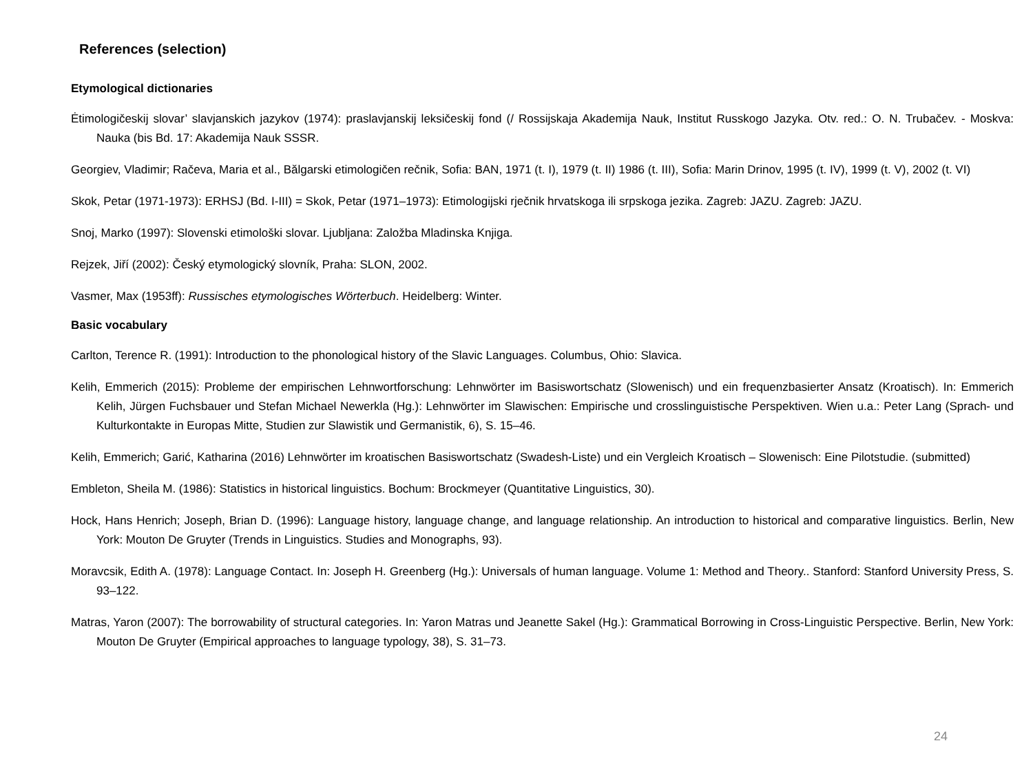References (selection)
Etymological dictionaries
Ėtimologičeskij slovar’ slavjanskich jazykov (1974): praslavjanskij leksičeskij fond (/ Rossijskaja Akademija Nauk, Institut Russkogo Jazyka. Otv. red.: O. N. Trubačev. - Moskva: Nauka (bis Bd. 17: Akademija Nauk SSSR.
Georgiev, Vladimir; Račeva, Maria et al., Bălgarski etimologičen rečnik, Sofia: BAN, 1971 (t. I), 1979 (t. II) 1986 (t. III), Sofia: Marin Drinov, 1995 (t. IV), 1999 (t. V), 2002 (t. VI)
Skok, Petar (1971-1973): ERHSJ (Bd. I-III) = Skok, Petar (1971–1973): Etimologijski rječnik hrvatskoga ili srpskoga jezika. Zagreb: JAZU. Zagreb: JAZU.
Snoj, Marko (1997): Slovenski etimološki slovar. Ljubljana: Založba Mladinska Knjiga.
Rejzek, Jiří (2002): Český etymologický slovník, Praha: SLON, 2002.
Vasmer, Max (1953ff): Russisches etymologisches Wörterbuch. Heidelberg: Winter.
Basic vocabulary
Carlton, Terence R. (1991): Introduction to the phonological history of the Slavic Languages. Columbus, Ohio: Slavica.
Kelih, Emmerich (2015): Probleme der empirischen Lehnwortforschung: Lehnwörter im Basiswortschatz (Slowenisch) und ein frequenzbasierter Ansatz (Kroatisch). In: Emmerich Kelih, Jürgen Fuchsbauer und Stefan Michael Newerkla (Hg.): Lehnwörter im Slawischen: Empirische und crosslinguistische Perspektiven. Wien u.a.: Peter Lang (Sprach- und Kulturkontakte in Europas Mitte, Studien zur Slawistik und Germanistik, 6), S. 15–46.
Kelih, Emmerich; Garić, Katharina (2016) Lehnwörter im kroatischen Basiswortschatz (Swadesh-Liste) und ein Vergleich Kroatisch – Slowenisch: Eine Pilotstudie. (submitted)
Embleton, Sheila M. (1986): Statistics in historical linguistics. Bochum: Brockmeyer (Quantitative Linguistics, 30).
Hock, Hans Henrich; Joseph, Brian D. (1996): Language history, language change, and language relationship. An introduction to historical and comparative linguistics. Berlin, New York: Mouton De Gruyter (Trends in Linguistics. Studies and Monographs, 93).
Moravcsik, Edith A. (1978): Language Contact. In: Joseph H. Greenberg (Hg.): Universals of human language. Volume 1: Method and Theory.. Stanford: Stanford University Press, S. 93–122.
Matras, Yaron (2007): The borrowability of structural categories. In: Yaron Matras und Jeanette Sakel (Hg.): Grammatical Borrowing in Cross-Linguistic Perspective. Berlin, New York: Mouton De Gruyter (Empirical approaches to language typology, 38), S. 31–73.
24